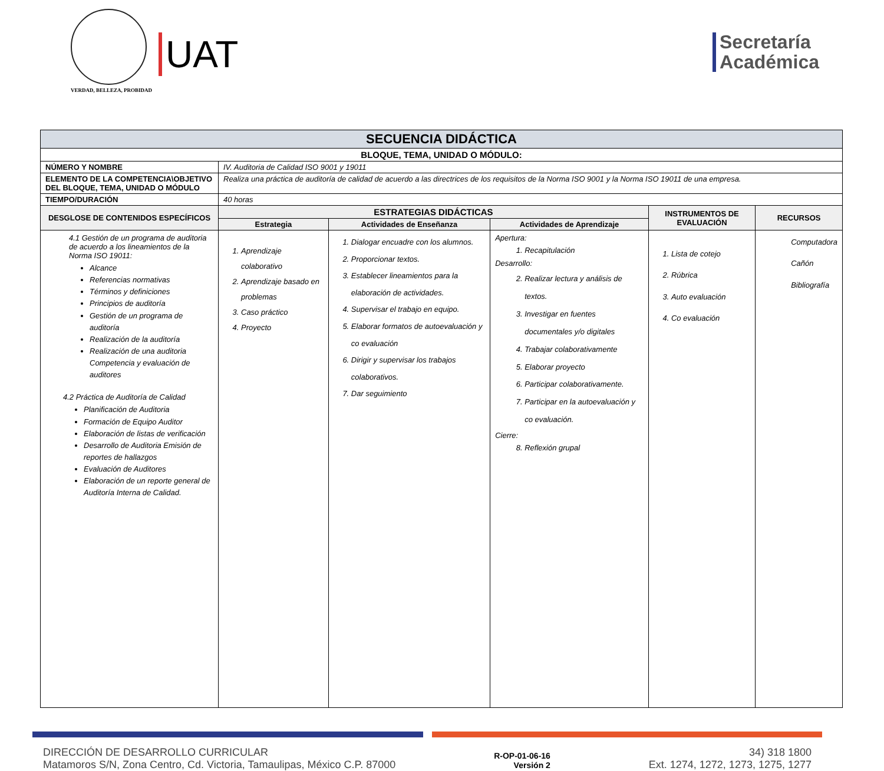UAT
VERDAD, BELLEZA, PROBIDAD
Secretaría
Académica
| SECUENCIA DIDÁCTICA | | | | | |
| --- | --- | --- | --- | --- | --- |
| BLOQUE, TEMA, UNIDAD O MÓDULO: | | | | | |
| NÚMERO Y NOMBRE | IV. Auditoria de Calidad ISO 9001 y 19011 | | | | |
| ELEMENTO DE LA COMPETENCIA\OBJETIVO DEL BLOQUE, TEMA, UNIDAD O MÓDULO | Realiza una práctica de auditoría de calidad de acuerdo a las directrices de los requisitos de la Norma ISO 9001 y la Norma ISO 19011 de una empresa. | | | | |
| TIEMPO/DURACIÓN | 40 horas | | | | |
| DESGLOSE DE CONTENIDOS ESPECÍFICOS | ESTRATEGIAS DIDÁCTICAS | | | INSTRUMENTOS DE EVALUACIÓN | RECURSOS |
| | Estrategia | Actividades de Enseñanza | Actividades de Aprendizaje | | |
| 4.1 Gestión de un programa de auditoria de acuerdo a los lineamientos de la Norma ISO 19011: Alcance Referencias normativas Términos y definiciones Principios de auditoría Gestión de un programa de auditoría Realización de la auditoría Realización de una auditoria Competencia y evaluación de auditores 4.2 Práctica de Auditoría de Calidad Planificación de Auditoria Formación de Equipo Auditor Elaboración de listas de verificación Desarrollo de Auditoria Emisión de reportes de hallazgos Evaluación de Auditores Elaboración de un reporte general de Auditoría Interna de Calidad. | 1. Aprendizaje colaborativo 2. Aprendizaje basado en problemas 3. Caso práctico 4. Proyecto | 1. Dialogar encuadre con los alumnos. 2. Proporcionar textos. 3. Establecer lineamientos para la elaboración de actividades. 4. Supervisar el trabajo en equipo. 5. Elaborar formatos de autoevaluación y co evaluación 6. Dirigir y supervisar los trabajos colaborativos. 7. Dar seguimiento | Apertura: 1. Recapitulación Desarrollo: 2. Realizar lectura y análisis de textos. 3. Investigar en fuentes documentales y/o digitales 4. Trabajar colaborativamente 5. Elaborar proyecto 6. Participar colaborativamente. 7. Participar en la autoevaluación y co evaluación. Cierre: 8. Reflexión grupal | 1. Lista de cotejo 2. Rúbrica 3. Auto evaluación 4. Co evaluación | Computadora Cañón Bibliografía |
DIRECCIÓN DE DESARROLLO CURRICULAR
Matamoros S/N, Zona Centro, Cd. Victoria, Tamaulipas, México C.P. 87000
R-OP-01-06-16
Versión 2
34) 318 1800
Ext. 1274, 1272, 1273, 1275, 1277